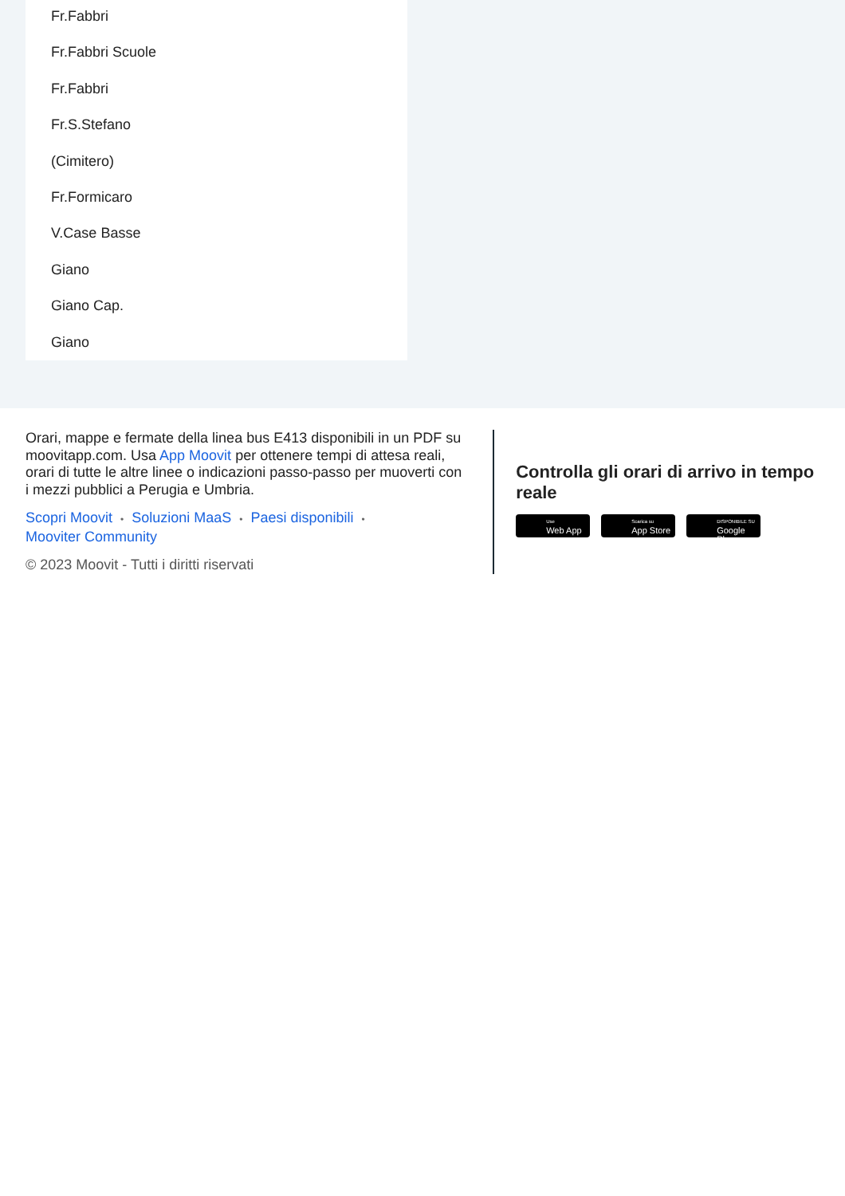Fr.Fabbri
Fr.Fabbri Scuole
Fr.Fabbri
Fr.S.Stefano
(Cimitero)
Fr.Formicaro
V.Case Basse
Giano
Giano Cap.
Giano
Orari, mappe e fermate della linea bus E413 disponibili in un PDF su moovitapp.com. Usa App Moovit per ottenere tempi di attesa reali, orari di tutte le altre linee o indicazioni passo-passo per muoverti con i mezzi pubblici a Perugia e Umbria.
Scopri Moovit • Soluzioni MaaS • Paesi disponibili •
Mooviter Community
© 2023 Moovit - Tutti i diritti riservati
Controlla gli orari di arrivo in tempo reale
Use
Web App
Scarica su
App Store
DISPONIBILE SU
Google Play